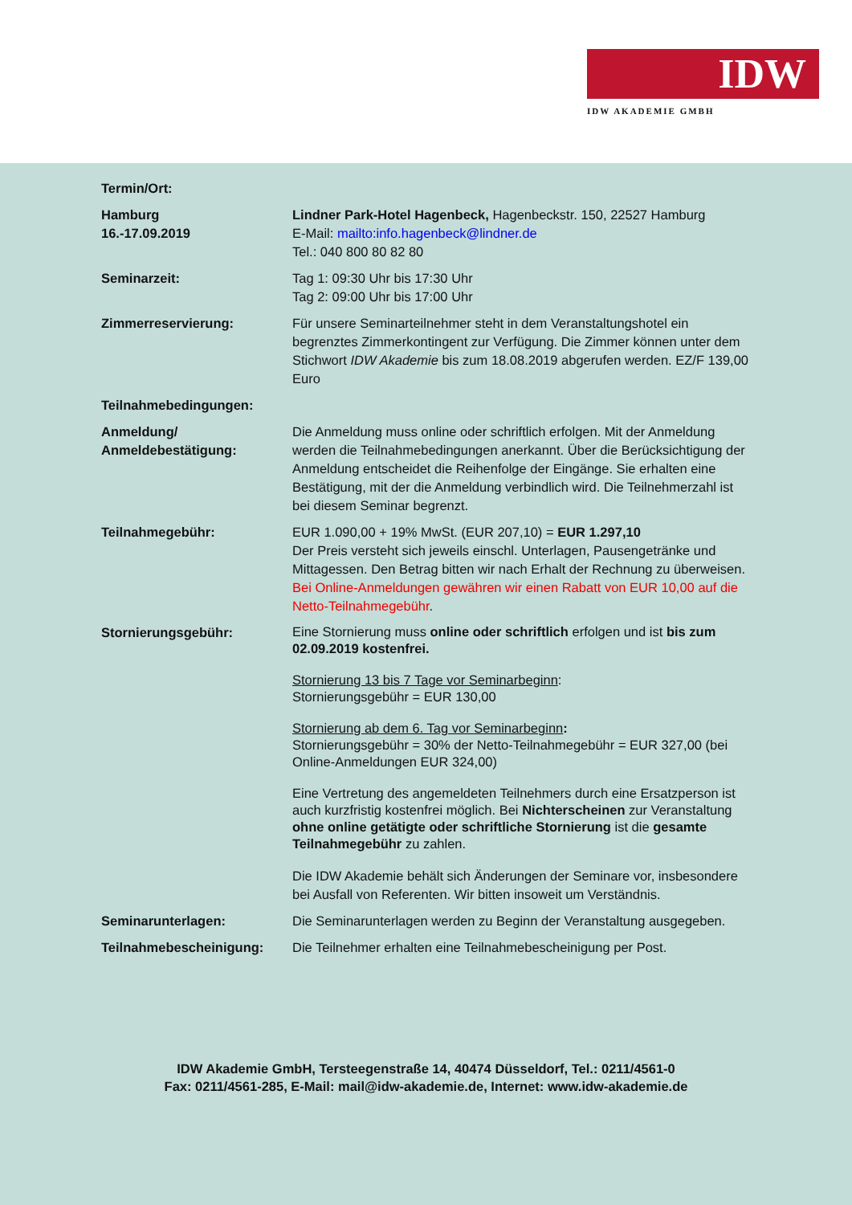IDW
IDW AKADEMIE GMBH
Termin/Ort:
Hamburg
16.-17.09.2019
Lindner Park-Hotel Hagenbeck, Hagenbeckstr. 150, 22527 Hamburg
E-Mail: mailto:info.hagenbeck@lindner.de
Tel.: 040 800 80 82 80
Seminarzeit: Tag 1: 09:30 Uhr bis 17:30 Uhr
Tag 2: 09:00 Uhr bis 17:00 Uhr
Zimmerreservierung: Für unsere Seminarteilnehmer steht in dem Veranstaltungshotel ein begrenztes Zimmerkontingent zur Verfügung. Die Zimmer können unter dem Stichwort IDW Akademie bis zum 18.08.2019 abgerufen werden. EZ/F 139,00 Euro
Teilnahmebedingungen:
Anmeldung/
Anmeldebestätigung:
Die Anmeldung muss online oder schriftlich erfolgen. Mit der Anmeldung werden die Teilnahmebedingungen anerkannt. Über die Berücksichtigung der Anmeldung entscheidet die Reihenfolge der Eingänge. Sie erhalten eine Bestätigung, mit der die Anmeldung verbindlich wird. Die Teilnehmerzahl ist bei diesem Seminar begrenzt.
Teilnahmegebühr: EUR 1.090,00 + 19% MwSt. (EUR 207,10) = EUR 1.297,10
Der Preis versteht sich jeweils einschl. Unterlagen, Pausengetränke und Mittagessen. Den Betrag bitten wir nach Erhalt der Rechnung zu überweisen.
Bei Online-Anmeldungen gewähren wir einen Rabatt von EUR 10,00 auf die Netto-Teilnahmegebühr.
Stornierungsgebühr:
Eine Stornierung muss online oder schriftlich erfolgen und ist bis zum 02.09.2019 kostenfrei.
Stornierung 13 bis 7 Tage vor Seminarbeginn:
Stornierungsgebühr = EUR 130,00
Stornierung ab dem 6. Tag vor Seminarbeginn:
Stornierungsgebühr = 30% der Netto-Teilnahmegebühr = EUR 327,00 (bei Online-Anmeldungen EUR 324,00)
Eine Vertretung des angemeldeten Teilnehmers durch eine Ersatzperson ist auch kurzfristig kostenfrei möglich. Bei Nichterscheinen zur Veranstaltung ohne online getätigte oder schriftliche Stornierung ist die gesamte Teilnahmegebühr zu zahlen.
Die IDW Akademie behält sich Änderungen der Seminare vor, insbesondere bei Ausfall von Referenten. Wir bitten insoweit um Verständnis.
Seminarunterlagen: Die Seminarunterlagen werden zu Beginn der Veranstaltung ausgegeben.
Teilnahmebescheinigung: Die Teilnehmer erhalten eine Teilnahmebescheinigung per Post.
IDW Akademie GmbH, Tersteegenstraße 14, 40474 Düsseldorf, Tel.: 0211/4561-0
Fax: 0211/4561-285, E-Mail: mail@idw-akademie.de, Internet: www.idw-akademie.de